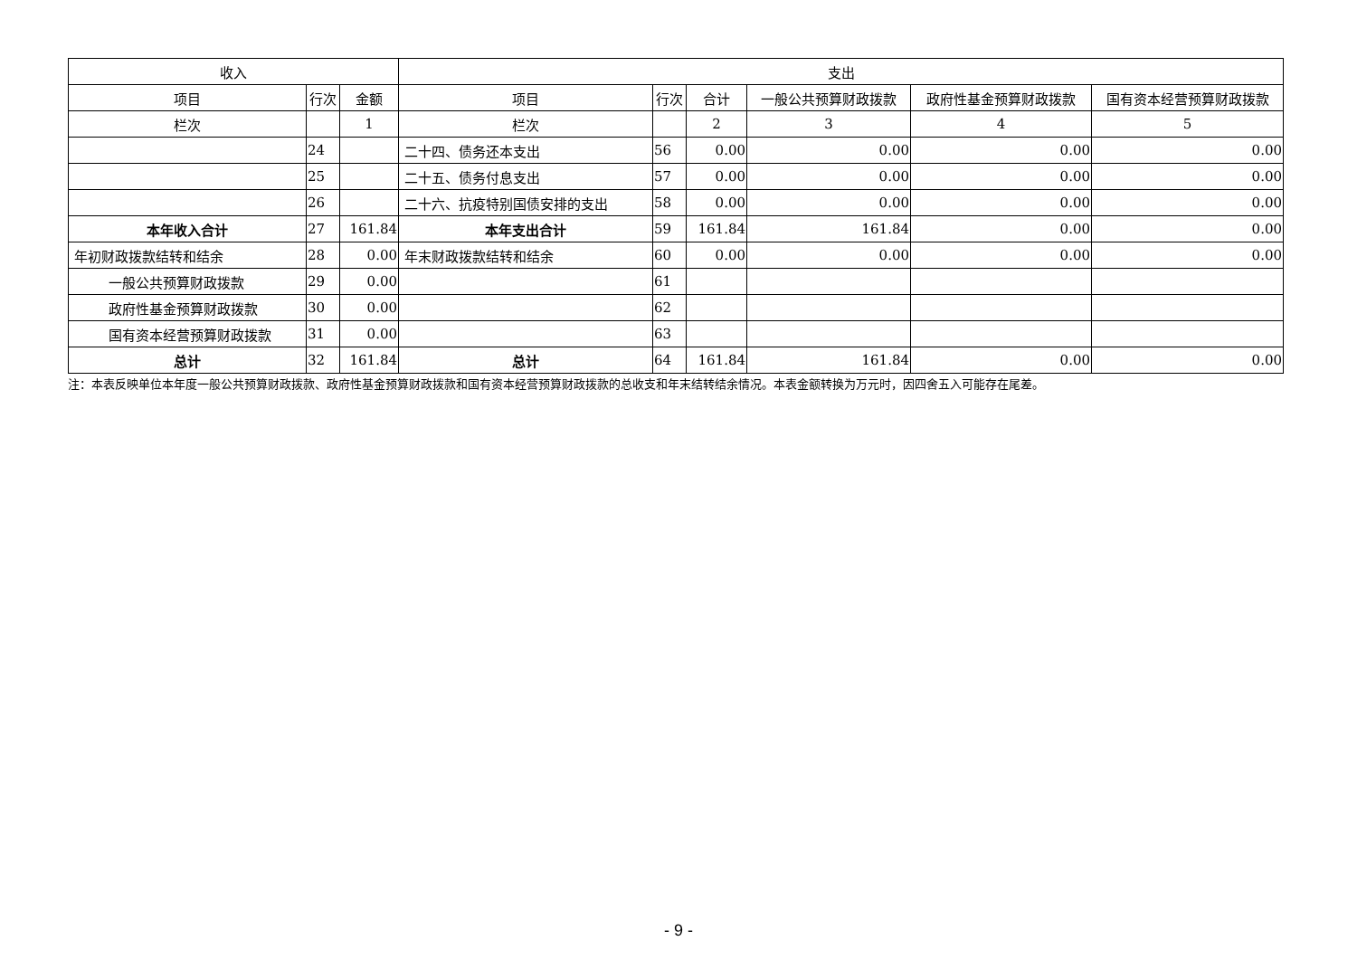| 收入 | | | 支出 | | | | | |
| --- | --- | --- | --- | --- | --- | --- | --- | --- |
| 项目 | 行次 | 金额 | 项目 | 行次 | 合计 | 一般公共预算财政拨款 | 政府性基金预算财政拨款 | 国有资本经营预算财政拨款 |
| 栏次 | | 1 | 栏次 | | 2 | 3 | 4 | 5 |
| | 24 | | 二十四、债务还本支出 | 56 | 0.00 | 0.00 | 0.00 | 0.00 |
| | 25 | | 二十五、债务付息支出 | 57 | 0.00 | 0.00 | 0.00 | 0.00 |
| | 26 | | 二十六、抗疫特别国债安排的支出 | 58 | 0.00 | 0.00 | 0.00 | 0.00 |
| 本年收入合计 | 27 | 161.84 | 本年支出合计 | 59 | 161.84 | 161.84 | 0.00 | 0.00 |
| 年初财政拨款结转和结余 | 28 | 0.00 | 年末财政拨款结转和结余 | 60 | 0.00 | 0.00 | 0.00 | 0.00 |
| 一般公共预算财政拨款 | 29 | 0.00 | | 61 | | | | |
| 政府性基金预算财政拨款 | 30 | 0.00 | | 62 | | | | |
| 国有资本经营预算财政拨款 | 31 | 0.00 | | 63 | | | | |
| 总计 | 32 | 161.84 | 总计 | 64 | 161.84 | 161.84 | 0.00 | 0.00 |
注：本表反映单位本年度一般公共预算财政拨款、政府性基金预算财政拨款和国有资本经营预算财政拨款的总收支和年末结转结余情况。本表金额转换为万元时，因四舍五入可能存在尾差。
- 9 -